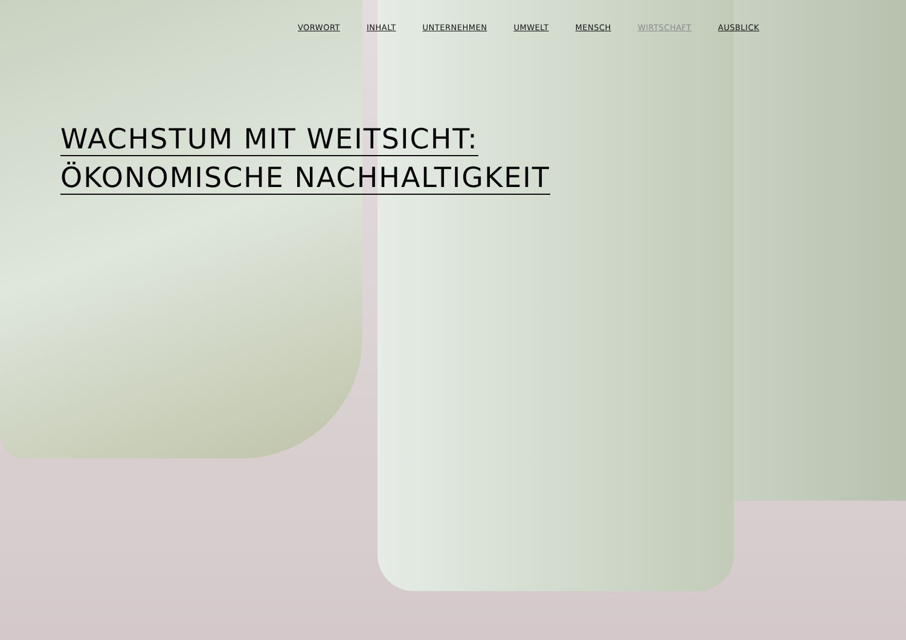VORWORT INHALT UNTERNEHMEN UMWELT MENSCH WIRTSCHAFT AUSBLICK
WACHSTUM MIT WEITSICHT:
ÖKONOMISCHE NACHHALTIGKEIT